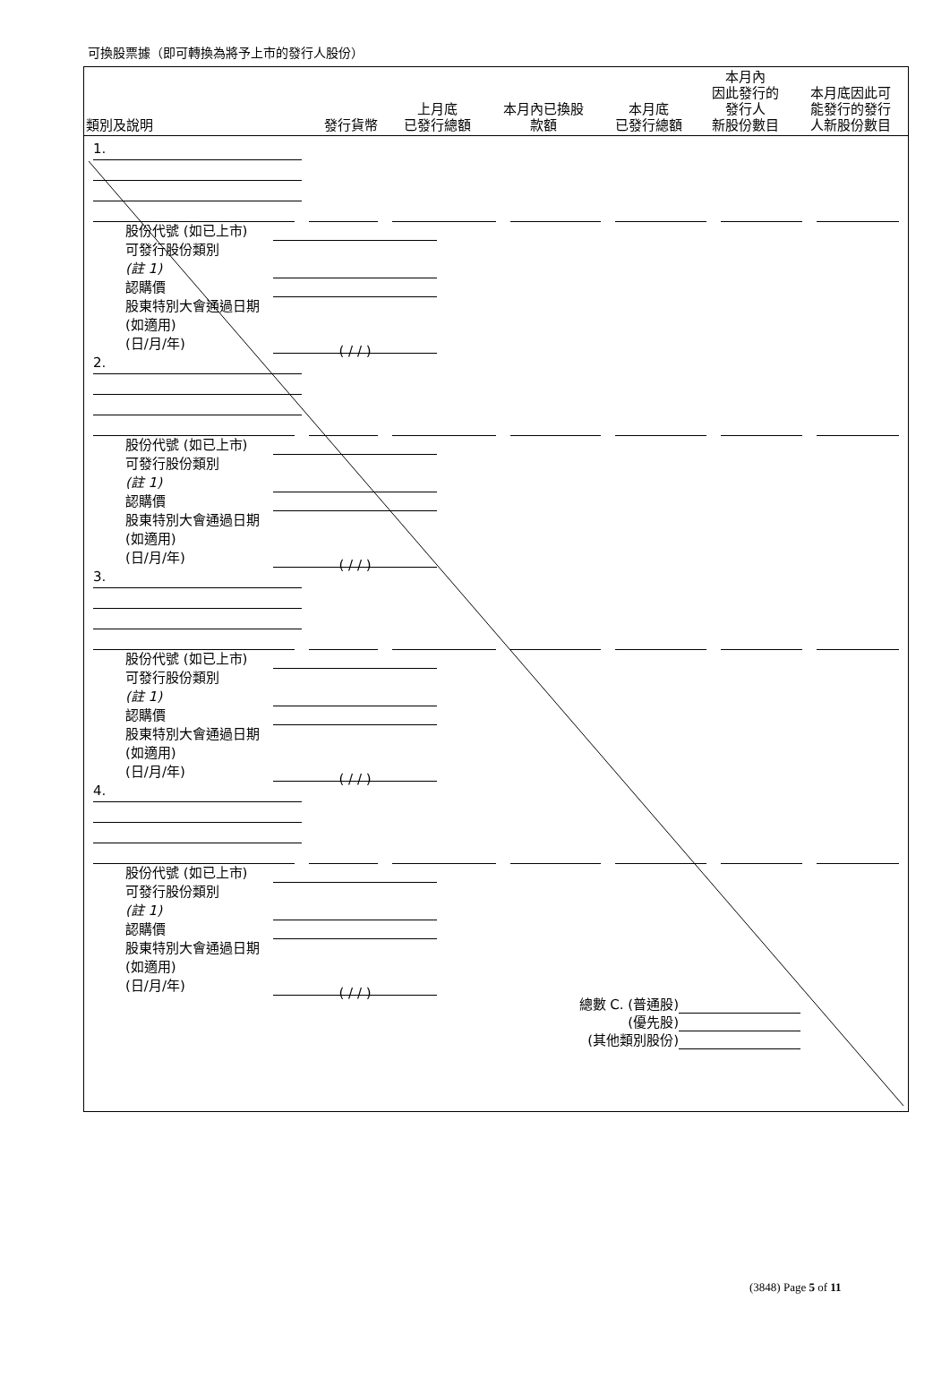可換股票據（即可轉換為將予上市的發行人股份）
| 類別及說明 | 發行貨幣 | 上月底 已發行總額 | 本月內已換股 款額 | 本月底 已發行總額 | 本月內 因此發行的 發行人 新股份數目 | 本月底因此可 能發行的發行 人新股份數目 |
| --- | --- | --- | --- | --- | --- | --- |
1.
股份代號 (如已上市)
可發行股份類別
(註 1)
認購價
股東特別大會通過日期 (如適用)
(日/月/年) ( / / )
2.
股份代號 (如已上市)
可發行股份類別
(註 1)
認購價
股東特別大會通過日期 (如適用)
(日/月/年) ( / / )
3.
股份代號 (如已上市)
可發行股份類別
(註 1)
認購價
股東特別大會通過日期 (如適用)
(日/月/年) ( / / )
4.
股份代號 (如已上市)
可發行股份類別
(註 1)
認購價
股東特別大會通過日期 (如適用)
(日/月/年) ( / / )
總數 C. (普通股)
(優先股)
(其他類別股份)
(3848) Page 5 of 11